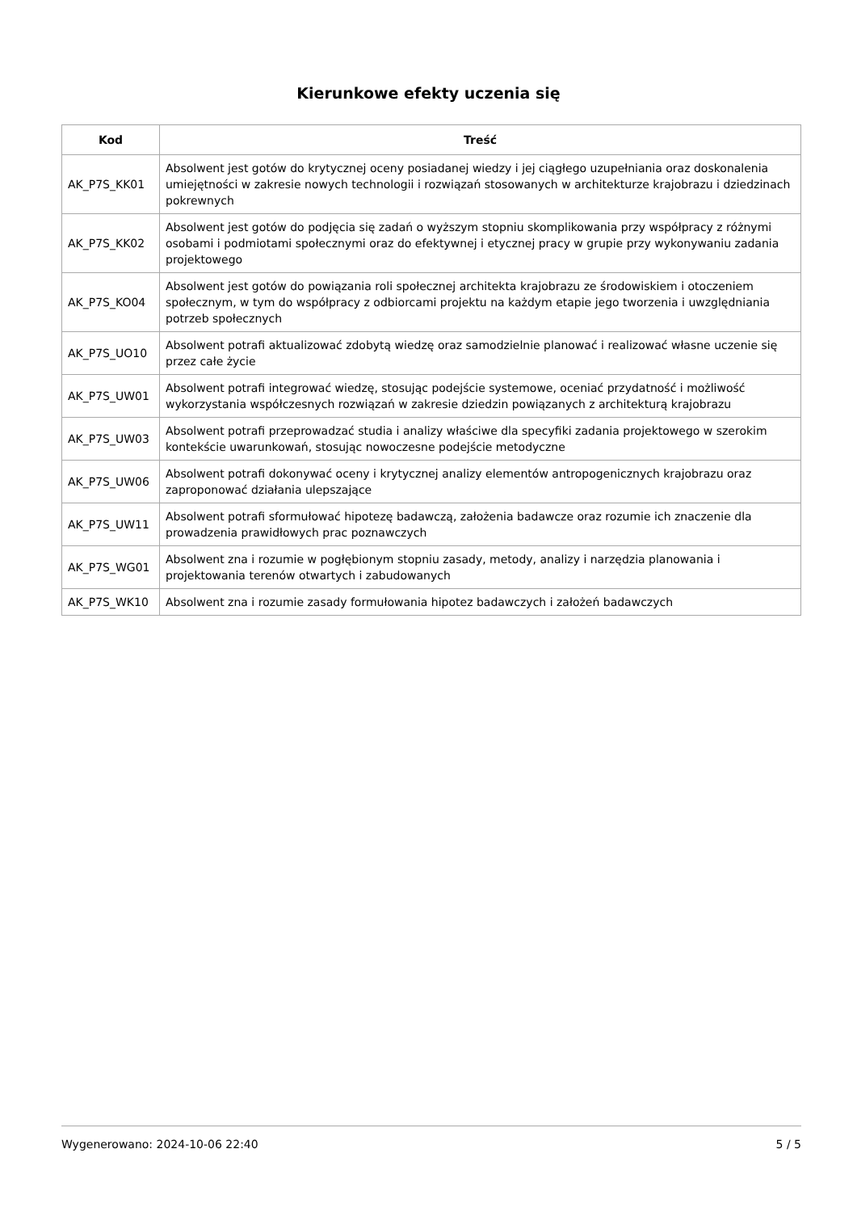Kierunkowe efekty uczenia się
| Kod | Treść |
| --- | --- |
| AK_P7S_KK01 | Absolwent jest gotów do krytycznej oceny posiadanej wiedzy i jej ciągłego uzupełniania oraz doskonalenia umiejętności w zakresie nowych technologii i rozwiązań stosowanych w architekturze krajobrazu i dziedzinach pokrewnych |
| AK_P7S_KK02 | Absolwent jest gotów do podjęcia się zadań o wyższym stopniu skomplikowania przy współpracy z różnymi osobami i podmiotami społecznymi oraz do efektywnej i etycznej pracy w grupie przy wykonywaniu zadania projektowego |
| AK_P7S_KO04 | Absolwent jest gotów do powiązania roli społecznej architekta krajobrazu ze środowiskiem i otoczeniem społecznym, w tym do współpracy z odbiorcami projektu na każdym etapie jego tworzenia i uwzględniania potrzeb społecznych |
| AK_P7S_UO10 | Absolwent potrafi aktualizować zdobytą wiedzę oraz samodzielnie planować i realizować własne uczenie się przez całe życie |
| AK_P7S_UW01 | Absolwent potrafi integrować wiedzę, stosując podejście systemowe, oceniać przydatność i możliwość wykorzystania współczesnych rozwiązań w zakresie dziedzin powiązanych z architekturą krajobrazu |
| AK_P7S_UW03 | Absolwent potrafi przeprowadzać studia i analizy właściwe dla specyfiki zadania projektowego w szerokim kontekście uwarunkowań, stosując nowoczesne podejście metodyczne |
| AK_P7S_UW06 | Absolwent potrafi dokonywać oceny i krytycznej analizy elementów antropogenicznych krajobrazu oraz zaproponować działania ulepszające |
| AK_P7S_UW11 | Absolwent potrafi sformułować hipotezę badawczą, założenia badawcze oraz rozumie ich znaczenie dla prowadzenia prawidłowych prac poznawczych |
| AK_P7S_WG01 | Absolwent zna i rozumie w pogłębionym stopniu zasady, metody, analizy i narzędzia planowania i projektowania terenów otwartych i zabudowanych |
| AK_P7S_WK10 | Absolwent zna i rozumie zasady formułowania hipotez badawczych i założeń badawczych |
Wygenerowano: 2024-10-06 22:40 5 / 5